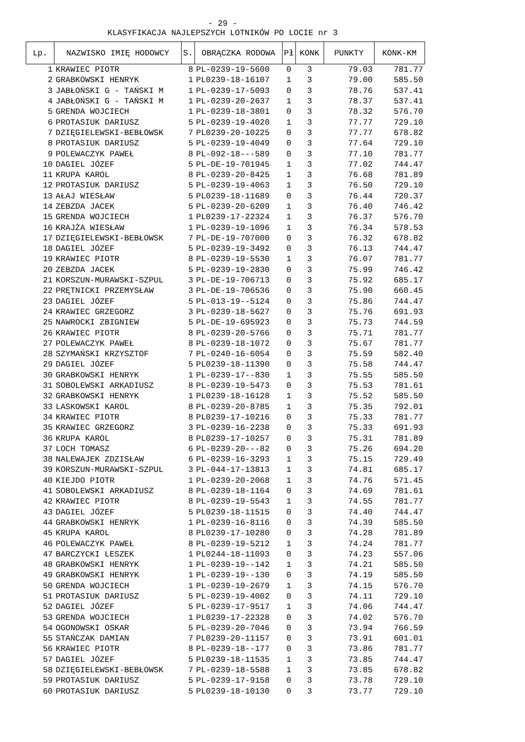- 29 -
KLASYFIKACJA NAJLEPSZYCH LOTNIKÓW PO LOCIE nr 3
| Lp. | NAZWISKO IMIĘ HODOWCY | S. | OBRĄCZKA RODOWA | Pł | KONK | PUNKTY | KONK-KM |
| --- | --- | --- | --- | --- | --- | --- | --- |
| 1 | KRAWIEC PIOTR | 8 | PL-0239-19-5600 | 0 | 3 | 79.03 | 781.77 |
| 2 | GRABKOWSKI HENRYK | 1 | PL0239-18-16107 | 1 | 3 | 79.00 | 585.50 |
| 3 | JABŁOŃSKI G - TAŃSKI M | 1 | PL-0239-17-5093 | 0 | 3 | 78.76 | 537.41 |
| 4 | JABŁOŃSKI G - TAŃSKI M | 1 | PL-0239-20-2637 | 1 | 3 | 78.37 | 537.41 |
| 5 | GRENDA WOJCIECH | 1 | PL-0239-18-3801 | 0 | 3 | 78.32 | 576.70 |
| 6 | PROTASIUK DARIUSZ | 5 | PL-0239-19-4020 | 1 | 3 | 77.77 | 729.10 |
| 7 | DZIĘGIELEWSKI-BEBŁOWSK | 7 | PL0239-20-10225 | 0 | 3 | 77.77 | 678.82 |
| 8 | PROTASIUK DARIUSZ | 5 | PL-0239-19-4049 | 0 | 3 | 77.64 | 729.10 |
| 9 | POLEWACZYK PAWEŁ | 8 | PL-092-18---589 | 0 | 3 | 77.10 | 781.77 |
| 10 | DAGIEL JÓZEF | 5 | PL-DE-19-701945 | 1 | 3 | 77.02 | 744.47 |
| 11 | KRUPA KAROL | 8 | PL-0239-20-8425 | 1 | 3 | 76.68 | 781.89 |
| 12 | PROTASIUK DARIUSZ | 5 | PL-0239-19-4063 | 1 | 3 | 76.50 | 729.10 |
| 13 | AŁAJ WIESŁAW | 5 | PL0239-18-11689 | 0 | 3 | 76.44 | 720.37 |
| 14 | ZEBZDA JACEK | 5 | PL-0239-20-6209 | 1 | 3 | 76.40 | 746.42 |
| 15 | GRENDA WOJCIECH | 1 | PL0239-17-22324 | 1 | 3 | 76.37 | 576.70 |
| 16 | KRAJŻA WIESŁAW | 1 | PL-0239-19-1096 | 1 | 3 | 76.34 | 578.53 |
| 17 | DZIĘGIELEWSKI-BEBŁOWSK | 7 | PL-DE-19-707000 | 0 | 3 | 76.32 | 678.82 |
| 18 | DAGIEL JÓZEF | 5 | PL-0239-19-3492 | 0 | 3 | 76.13 | 744.47 |
| 19 | KRAWIEC PIOTR | 8 | PL-0239-19-5530 | 1 | 3 | 76.07 | 781.77 |
| 20 | ZEBZDA JACEK | 5 | PL-0239-19-2830 | 0 | 3 | 75.99 | 746.42 |
| 21 | KORSZUN-MURAWSKI-SZPUL | 3 | PL-DE-19-706713 | 0 | 3 | 75.92 | 685.17 |
| 22 | PRĘTNICKI PRZEMYSŁAW | 3 | PL-DE-19-706536 | 0 | 3 | 75.90 | 660.45 |
| 23 | DAGIEL JÓZEF | 5 | PL-013-19--5124 | 0 | 3 | 75.86 | 744.47 |
| 24 | KRAWIEC GRZEGORZ | 3 | PL-0239-18-5627 | 0 | 3 | 75.76 | 691.93 |
| 25 | NAWROCKI ZBIGNIEW | 5 | PL-DE-19-695923 | 0 | 3 | 75.73 | 744.59 |
| 26 | KRAWIEC PIOTR | 8 | PL-0239-20-5766 | 0 | 3 | 75.71 | 781.77 |
| 27 | POLEWACZYK PAWEŁ | 8 | PL-0239-18-1072 | 0 | 3 | 75.67 | 781.77 |
| 28 | SZYMAŃSKI KRZYSZTOF | 7 | PL-0240-16-6054 | 0 | 3 | 75.59 | 582.40 |
| 29 | DAGIEL JÓZEF | 5 | PL0239-18-11390 | 0 | 3 | 75.58 | 744.47 |
| 30 | GRABKOWSKI HENRYK | 1 | PL-0239-17--830 | 1 | 3 | 75.55 | 585.50 |
| 31 | SOBOLEWSKI ARKADIUSZ | 8 | PL-0239-19-5473 | 0 | 3 | 75.53 | 781.61 |
| 32 | GRABKOWSKI HENRYK | 1 | PL0239-18-16128 | 1 | 3 | 75.52 | 585.50 |
| 33 | LASKOWSKI KAROL | 8 | PL-0239-20-8785 | 1 | 3 | 75.35 | 792.01 |
| 34 | KRAWIEC PIOTR | 8 | PL0239-17-10216 | 0 | 3 | 75.33 | 781.77 |
| 35 | KRAWIEC GRZEGORZ | 3 | PL-0239-16-2238 | 0 | 3 | 75.33 | 691.93 |
| 36 | KRUPA KAROL | 8 | PL0239-17-10257 | 0 | 3 | 75.31 | 781.89 |
| 37 | LOCH TOMASZ | 6 | PL-0239-20---82 | 0 | 3 | 75.26 | 694.20 |
| 38 | NALEWAJEK ZDZISŁAW | 6 | PL-0239-16-3293 | 1 | 3 | 75.15 | 729.49 |
| 39 | KORSZUN-MURAWSKI-SZPUL | 3 | PL-044-17-13813 | 1 | 3 | 74.81 | 685.17 |
| 40 | KIEJDO PIOTR | 1 | PL-0239-20-2068 | 1 | 3 | 74.76 | 571.45 |
| 41 | SOBOLEWSKI ARKADIUSZ | 8 | PL-0239-18-1164 | 0 | 3 | 74.69 | 781.61 |
| 42 | KRAWIEC PIOTR | 8 | PL-0239-19-5543 | 1 | 3 | 74.55 | 781.77 |
| 43 | DAGIEL JÓZEF | 5 | PL0239-18-11515 | 0 | 3 | 74.40 | 744.47 |
| 44 | GRABKOWSKI HENRYK | 1 | PL-0239-16-8116 | 0 | 3 | 74.39 | 585.50 |
| 45 | KRUPA KAROL | 8 | PL0239-17-10280 | 0 | 3 | 74.28 | 781.89 |
| 46 | POLEWACZYK PAWEŁ | 8 | PL-0239-19-5212 | 1 | 3 | 74.24 | 781.77 |
| 47 | BARCZYCKI LESZEK | 1 | PL0244-18-11093 | 0 | 3 | 74.23 | 557.06 |
| 48 | GRABKOWSKI HENRYK | 1 | PL-0239-19--142 | 1 | 3 | 74.21 | 585.50 |
| 49 | GRABKOWSKI HENRYK | 1 | PL-0239-19--130 | 0 | 3 | 74.19 | 585.50 |
| 50 | GRENDA WOJCIECH | 1 | PL-0239-19-2679 | 1 | 3 | 74.15 | 576.70 |
| 51 | PROTASIUK DARIUSZ | 5 | PL-0239-19-4002 | 0 | 3 | 74.11 | 729.10 |
| 52 | DAGIEL JÓZEF | 5 | PL-0239-17-9517 | 1 | 3 | 74.06 | 744.47 |
| 53 | GRENDA WOJCIECH | 1 | PL0239-17-22328 | 0 | 3 | 74.02 | 576.70 |
| 54 | OGONOWSKI OSKAR | 5 | PL-0239-20-7046 | 0 | 3 | 73.94 | 766.59 |
| 55 | STAŃCZAK DAMIAN | 7 | PL0239-20-11157 | 0 | 3 | 73.91 | 601.01 |
| 56 | KRAWIEC PIOTR | 8 | PL-0239-18--177 | 0 | 3 | 73.86 | 781.77 |
| 57 | DAGIEL JÓZEF | 5 | PL0239-18-11535 | 1 | 3 | 73.85 | 744.47 |
| 58 | DZIĘGIELEWSKI-BEBŁOWSK | 7 | PL-0239-18-5588 | 1 | 3 | 73.85 | 678.82 |
| 59 | PROTASIUK DARIUSZ | 5 | PL-0239-17-9158 | 0 | 3 | 73.78 | 729.10 |
| 60 | PROTASIUK DARIUSZ | 5 | PL0239-18-10130 | 0 | 3 | 73.77 | 729.10 |